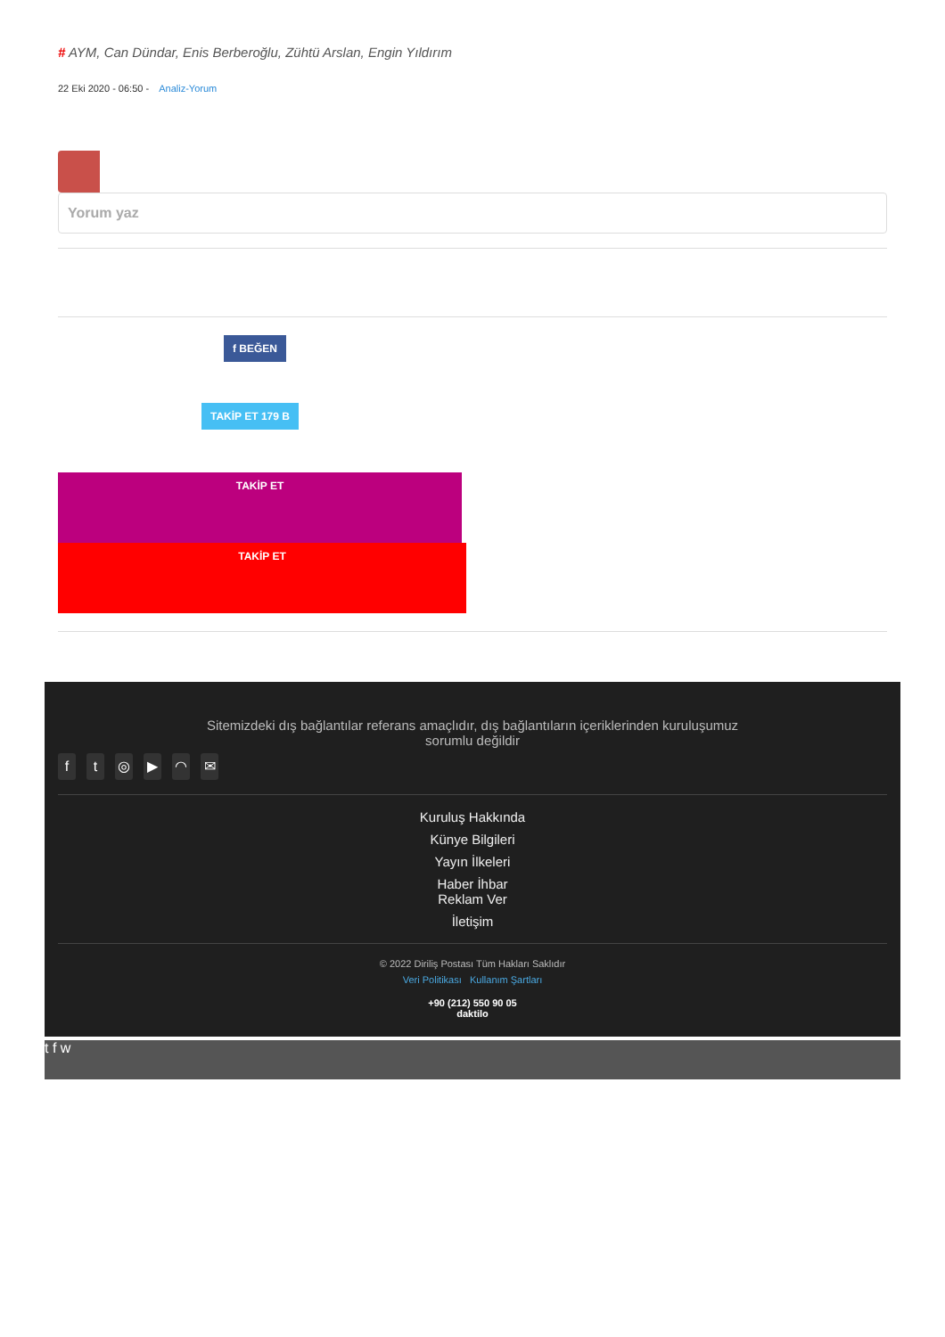# AYM, Can Dündar, Enis Berberoğlu, Zühtü Arslan, Engin Yıldırım
22 Eki 2020 - 06:50 - Analiz-Yorum
Yorum yaz
f BEĞEN
TAKİP ET 179 B
TAKİP ET
TAKİP ET
Sitemizdeki dış bağlantılar referans amaçlıdır, dış bağlantıların içeriklerinden kuruluşumuz sorumlu değildir
ft ◎ ▶ ◠ ✉
Kuruluş Hakkında
Künye Bilgileri
Yayın İlkeleri
Haber İhbar
Reklam Ver
İletişim
© 2022 Diriliş Postası Tüm Hakları Saklıdır
Veri Politikası Kullanım Şartları
+90 (212) 550 90 05
daktilo
t f w